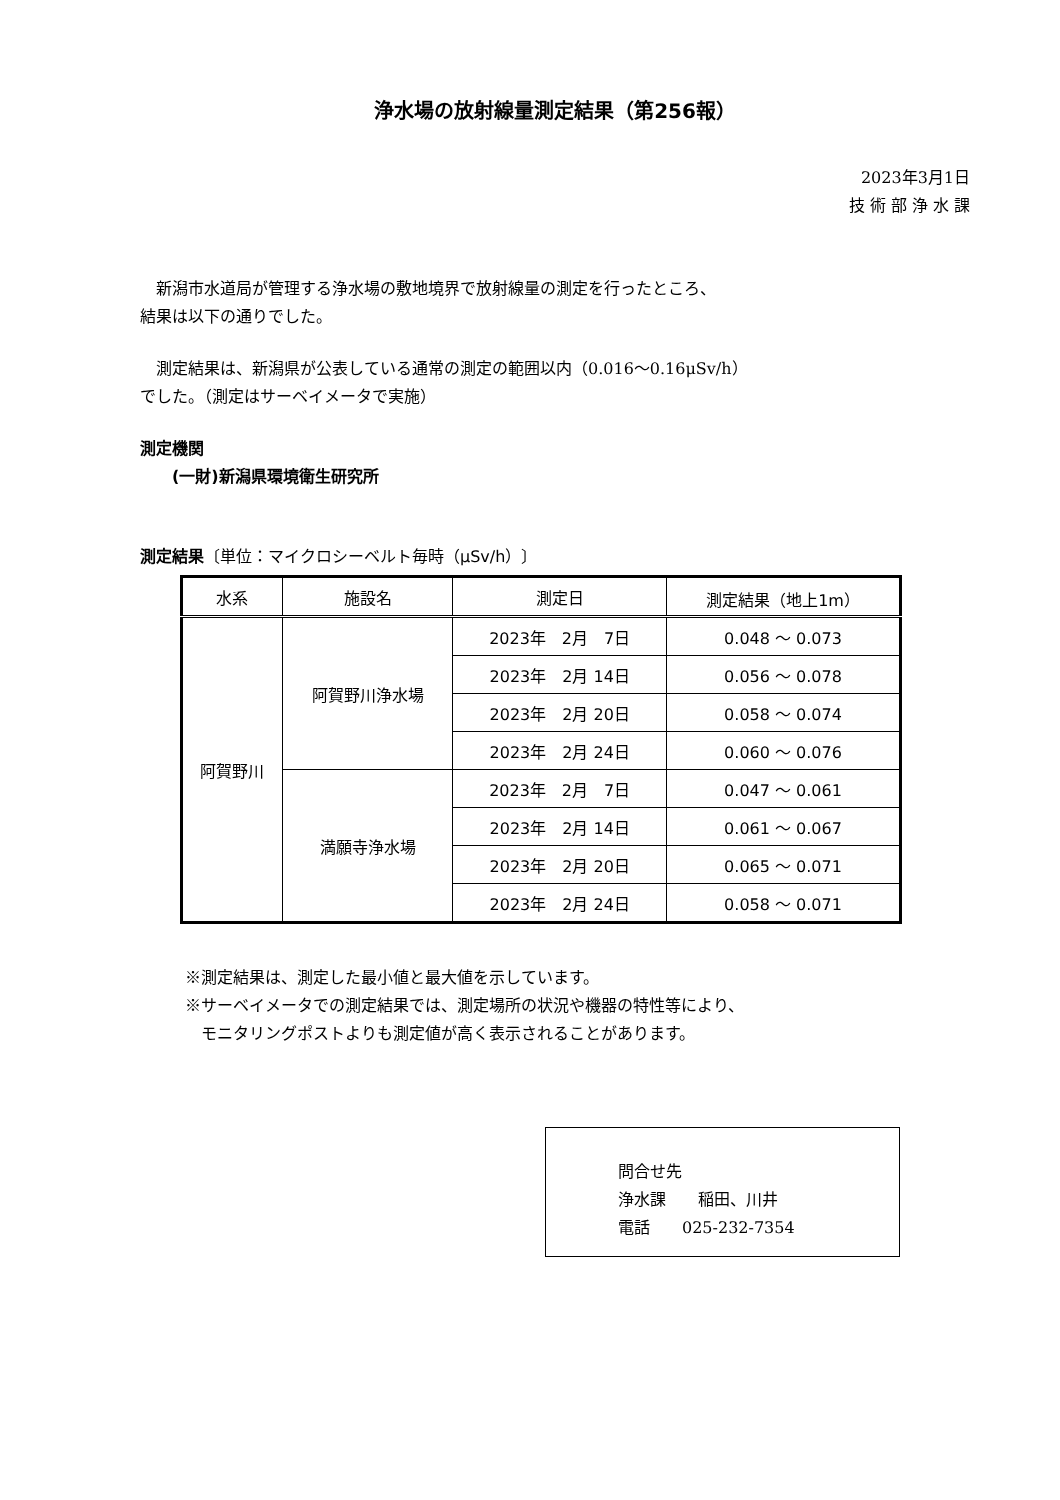浄水場の放射線量測定結果（第256報）
2023年3月1日
技 術 部 浄 水 課
　新潟市水道局が管理する浄水場の敷地境界で放射線量の測定を行ったところ、
結果は以下の通りでした。
　測定結果は、新潟県が公表している通常の測定の範囲以内（0.016～0.16μSv/h）
でした。（測定はサーベイメータで実施）
測定機関
　　(一財)新潟県環境衛生研究所
測定結果〔単位：マイクロシーベルト毎時（μSv/h）〕
| 水系 | 施設名 | 測定日 | 測定結果（地上1m） |
| --- | --- | --- | --- |
| 阿賀野川 | 阿賀野川浄水場 | 2023年 2月 7日 | 0.048 ～ 0.073 |
| | | 2023年 2月 14日 | 0.056 ～ 0.078 |
| | | 2023年 2月 20日 | 0.058 ～ 0.074 |
| | | 2023年 2月 24日 | 0.060 ～ 0.076 |
| | 満願寺浄水場 | 2023年 2月 7日 | 0.047 ～ 0.061 |
| | | 2023年 2月 14日 | 0.061 ～ 0.067 |
| | | 2023年 2月 20日 | 0.065 ～ 0.071 |
| | | 2023年 2月 24日 | 0.058 ～ 0.071 |
※測定結果は、測定した最小値と最大値を示しています。
※サーベイメータでの測定結果では、測定場所の状況や機器の特性等により、
　モニタリングポストよりも測定値が高く表示されることがあります。
問合せ先
浄水課　　稲田、川井
電話　　025-232-7354